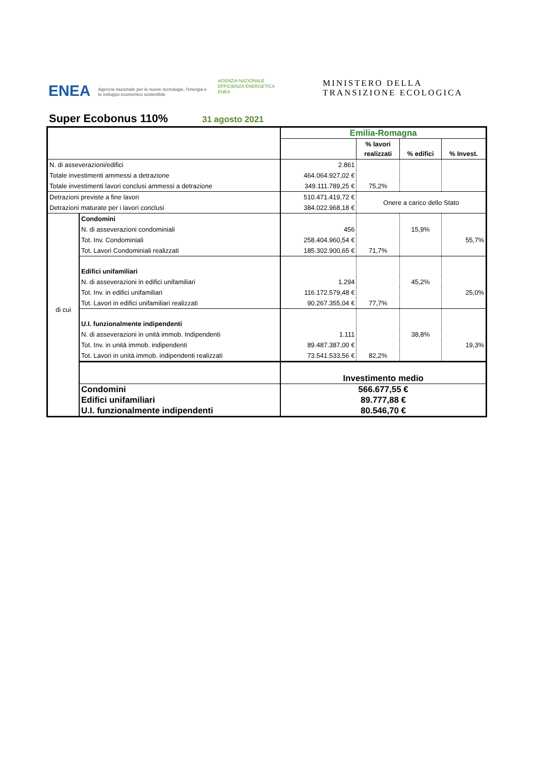ENEA Agenzia nazionale per le nuove tecnologie, l'energia e lo sviluppo economico sostenibile
AGENZIA NAZIONALE
EFFICIENZA ENERGETICA
ENEA
MINISTERO DELLA
TRANSIZIONE ECOLOGICA
Super Ecobonus 110% 31 agosto 2021
| | | Emilia-Romagna | | | |
| | | | % lavori realizzati | % edifici | % Invest. |
| N. di asseverazioni/edifici | | 2.861 | | | |
| Totale investimenti ammessi a detrazione | | 464.064.927,02 € | | | |
| Totale investimenti lavori conclusi ammessi a detrazione | | 349.111.789,25 € | 75,2% | | |
| Detrazioni previste a fine lavori | | 510.471.419,72 € | Onere a carico dello Stato | | |
| Detrazioni maturate per i lavori conclusi | | 384.022.968,18 € | | | |
| di cui | Condomini | | | | |
| | N. di asseverazioni condominiali | 456 | | 15,9% | |
| | Tot. Inv. Condominiali | 258.404.960,54 € | | | 55,7% |
| | Tot. Lavori Condominiali realizzati | 185.302.900,65 € | 71,7% | | |
| | Edifici unifamiliari | | | | |
| | N. di asseverazioni in edifici unifamiliari | 1.294 | | 45,2% | |
| | Tot. Inv. in edifici unifamiliari | 116.172.579,48 € | | | 25,0% |
| | Tot. Lavori in edifici unifamiliari realizzati | 90.267.355,04 € | 77,7% | | |
| | U.I. funzionalmente indipendenti | | | | |
| | N. di asseverazioni in unità immob. Indipendenti | 1.111 | | 38,8% | |
| | Tot. Inv. in unità immob. indipendenti | 89.487.387,00 € | | | 19,3% |
| | Tot. Lavori in unità immob. indipendenti realizzati | 73.541.533,56 € | 82,2% | | |
| | | Investimento medio | | | |
| | Condomini | 566.677,55 € | | | |
| | Edifici unifamiliari | 89.777,88 € | | | |
| | U.I. funzionalmente indipendenti | 80.546,70 € | | | |